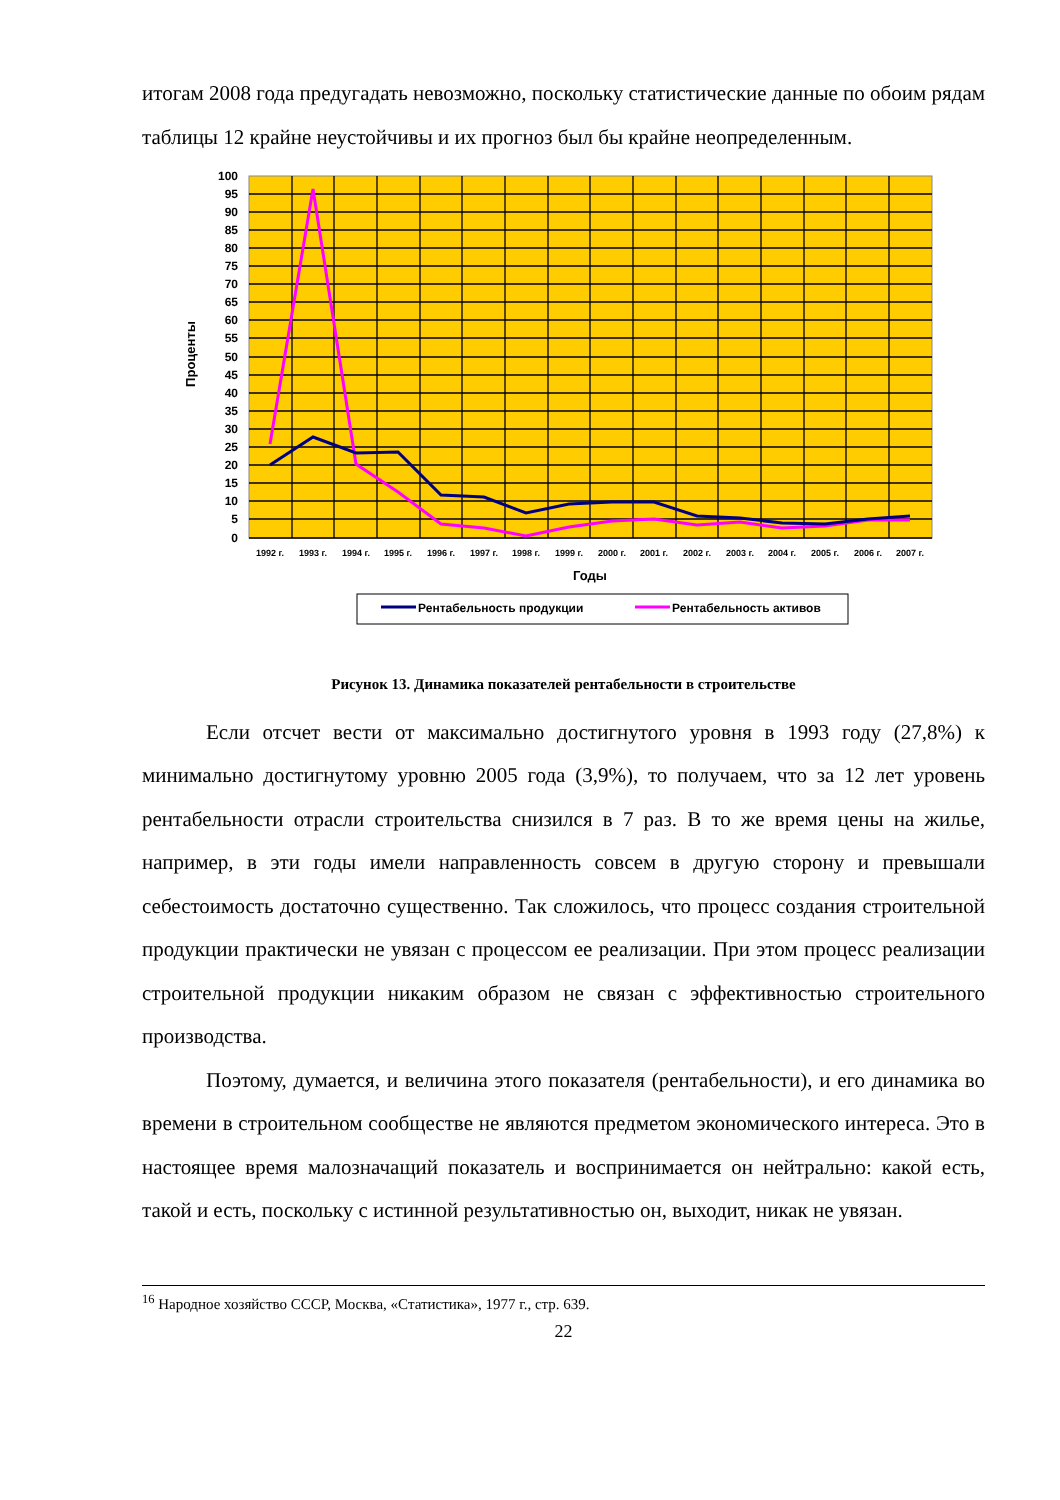итогам 2008 года предугадать невозможно, поскольку статистические данные по обоим рядам таблицы 12 крайне неустойчивы и их прогноз был бы крайне неопределенным.
100
95
90
85
80
75
70
65
60
55
50
45
40
35
30
25
20
15
10
5
0
1992 г.
1993 г.
1994 г.
1995 г.
1996 г.
1997 г.
1998 г.
1999 г.
2000 г.
2001 г.
2002 г.
2003 г.
2004 г.
2005 г.
2006 г.
2007 г.
Годы
Проценты
Рентабельность продукции
Рентабельность активов
Рисунок 13. Динамика показателей рентабельности в строительстве
Если отсчет вести от максимально достигнутого уровня в 1993 году (27,8%) к минимально достигнутому уровню 2005 года (3,9%), то получаем, что за 12 лет уровень рентабельности отрасли строительства снизился в 7 раз. В то же время цены на жилье, например, в эти годы имели направленность совсем в другую сторону и превышали себестоимость достаточно существенно. Так сложилось, что процесс создания строительной продукции практически не увязан с процессом ее реализации. При этом процесс реализации строительной продукции никаким образом не связан с эффективностью строительного производства.
Поэтому, думается, и величина этого показателя (рентабельности), и его динамика во времени в строительном сообществе не являются предметом экономического интереса. Это в настоящее время малозначащий показатель и воспринимается он нейтрально: какой есть, такой и есть, поскольку с истинной результативностью он, выходит, никак не увязан.
<sup>16</sup> Народное хозяйство СССР, Москва, «Статистика», 1977 г., стр. 639.
22